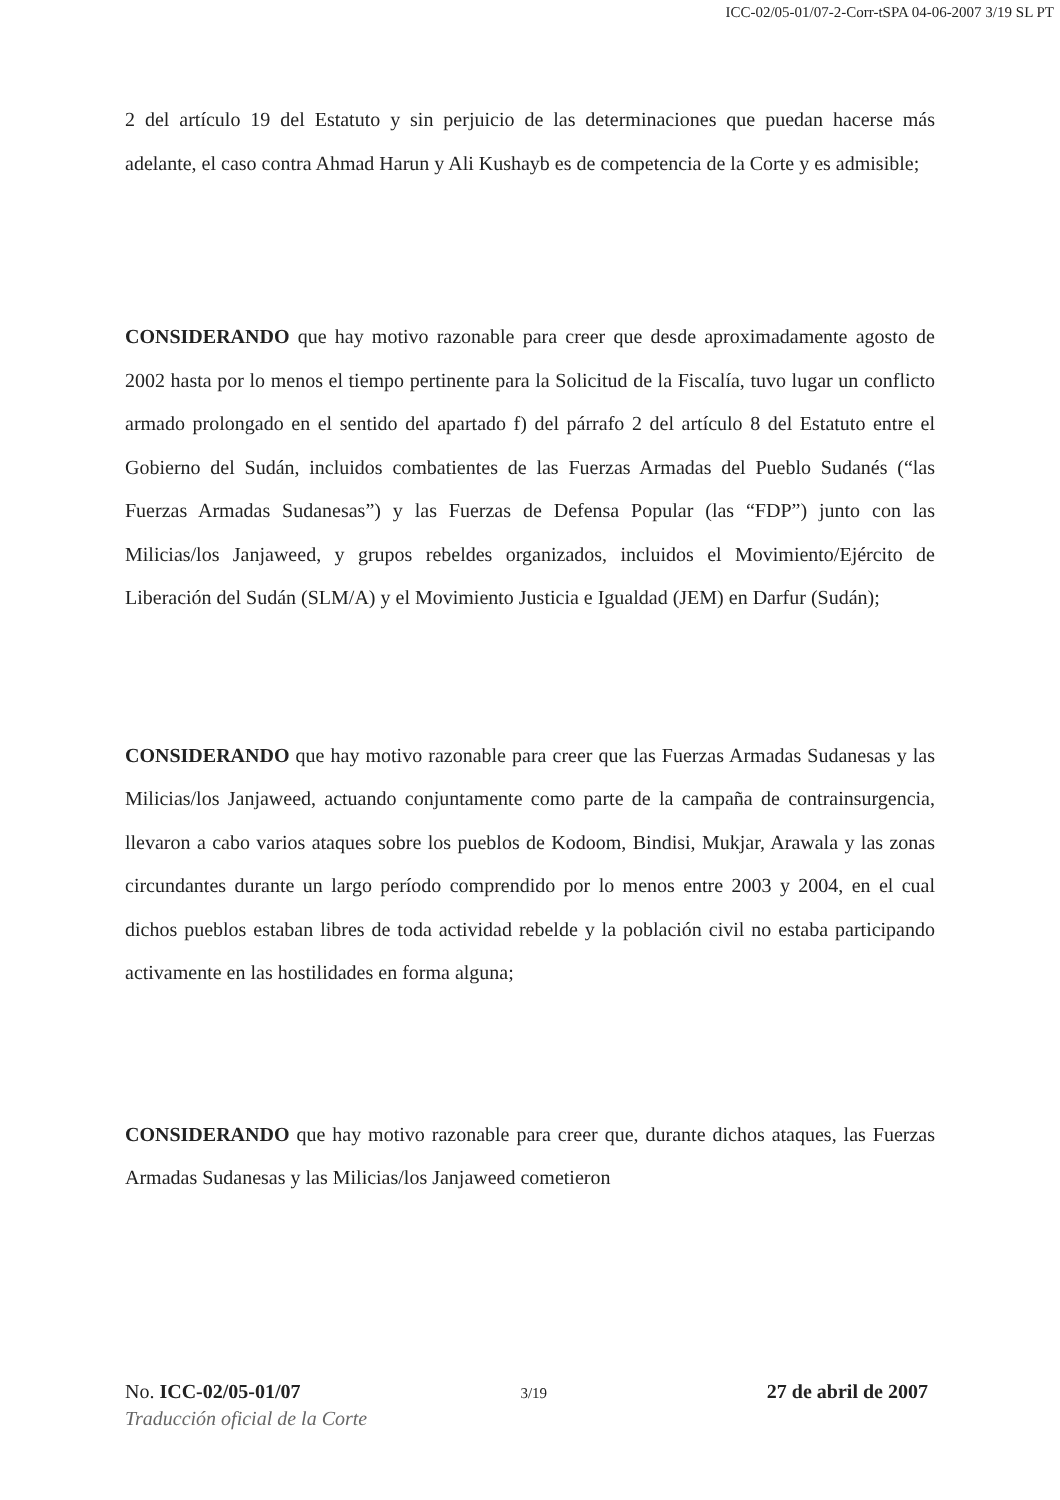ICC-02/05-01/07-2-Corr-tSPA 04-06-2007 3/19 SL PT
2 del artículo 19 del Estatuto y sin perjuicio de las determinaciones que puedan hacerse más adelante, el caso contra Ahmad Harun y Ali Kushayb es de competencia de la Corte y es admisible;
CONSIDERANDO que hay motivo razonable para creer que desde aproximadamente agosto de 2002 hasta por lo menos el tiempo pertinente para la Solicitud de la Fiscalía, tuvo lugar un conflicto armado prolongado en el sentido del apartado f) del párrafo 2 del artículo 8 del Estatuto entre el Gobierno del Sudán, incluidos combatientes de las Fuerzas Armadas del Pueblo Sudanés (“las Fuerzas Armadas Sudanesas”) y las Fuerzas de Defensa Popular (las “FDP”) junto con las Milicias/los Janjaweed, y grupos rebeldes organizados, incluidos el Movimiento/Ejército de Liberación del Sudán (SLM/A) y el Movimiento Justicia e Igualdad (JEM) en Darfur (Sudán);
CONSIDERANDO que hay motivo razonable para creer que las Fuerzas Armadas Sudanesas y las Milicias/los Janjaweed, actuando conjuntamente como parte de la campaña de contrainsurgencia, llevaron a cabo varios ataques sobre los pueblos de Kodoom, Bindisi, Mukjar, Arawala y las zonas circundantes durante un largo período comprendido por lo menos entre 2003 y 2004, en el cual dichos pueblos estaban libres de toda actividad rebelde y la población civil no estaba participando activamente en las hostilidades en forma alguna;
CONSIDERANDO que hay motivo razonable para creer que, durante dichos ataques, las Fuerzas Armadas Sudanesas y las Milicias/los Janjaweed cometieron
No. ICC-02/05-01/07 3/19 27 de abril de 2007
Traducción oficial de la Corte